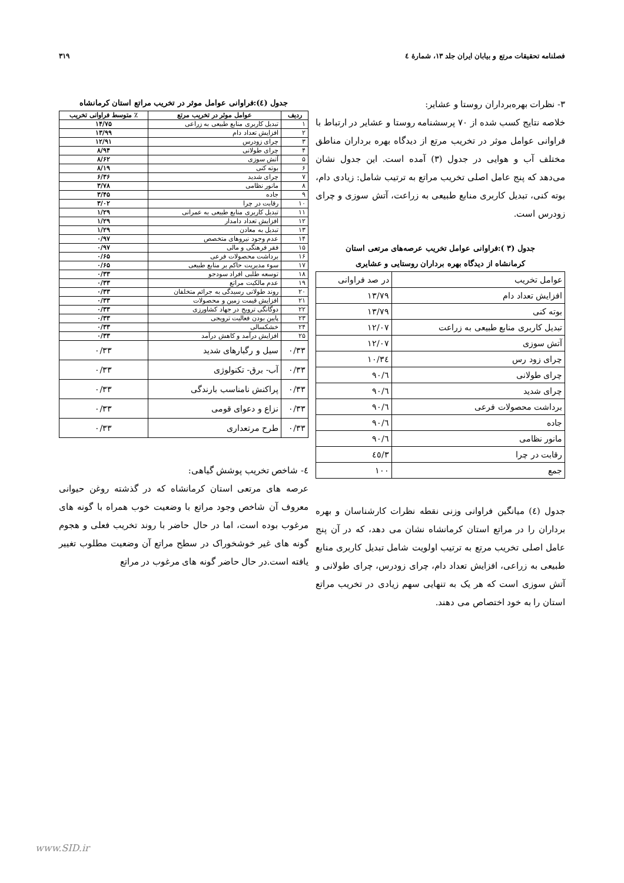فصلنامه تحقیقات مرتع و بیابان ایران جلد ۱۳، شمارۀ ٤ ۳۱۹
۳- نظرات بهره‌برداران روستا و عشایر:
خلاصه نتایج کسب شده از ۷۰ پرسشنامه روستا و عشایر در ارتباط با فراوانی عوامل موثر در تخریب مرتع از دیدگاه بهره برداران مناطق مختلف آب و هوایی در جدول (۳) آمده است. این جدول نشان می‌دهد که پنج عامل اصلی تخریب مراتع به ترتیب شامل: زیادی دام، بوته کنی، تبدیل کاربری منابع طبیعی به زراعت، آتش سوزی و چرای زودرس است.
جدول (۳ ):فراوانی عوامل تخریب عرصه‌های مرتعی استان
کرمانشاه از دیدگاه بهره برداران روستایی و عشایری
| عوامل تخریب | در صد فراوانی |
| افزایش تعداد دام | ۱۳/۷۹ |
| بوته کنی | ۱۳/۷۹ |
| تبدیل کاربری منابع طبیعی به زراعت | ۱۲/۰۷ |
| آتش سوزی | ۱۲/۰۷ |
| چرای زود رس | ۱۰/۳٤ |
| چرای طولانی | ٦/۹۰ |
| چرای شدید | ٦/۹۰ |
| برداشت محصولات فرعی | ٦/۹۰ |
| جاده | ٦/۹۰ |
| مانور نظامی | ٦/۹۰ |
| رقابت در چرا | ۳/٤٥ |
| جمع | ۱۰۰ |
جدول (٤) میانگین فراوانی وزنی نقطه نظرات کارشناسان و بهره برداران را در مراتع استان کرمانشاه نشان می دهد، که در آن پنج عامل اصلی تخریب مرتع به ترتیب اولویت شامل تبدیل کاربری منابع طبیعی به زراعی، افزایش تعداد دام، چرای زودرس، چرای طولانی و آتش سوزی است که هر یک به تنهایی سهم زیادی در تخریب مراتع استان را به خود اختصاص می دهند.
جدول (٤):فراوانی عوامل موثر در تخریب مراتع استان کرمانشاه
| ردیف | عوامل موثر در تخریب مرتع | ٪ متوسط فراوانی تخریب |
| --- | --- | --- |
| ۱ | تبدیل کاربری منابع طبیعی به زراعی | ۱۴/۷۵ |
| ۲ | افزایش تعداد دام | ۱۳/۹۹ |
| ۳ | چرای زودرس | ۱۲/۹۱ |
| ۴ | چرای طولانی | ۸/۹۴ |
| ۵ | آتش سوزی | ۸/۶۲ |
| ۶ | بوته کنی | ۸/۱۹ |
| ۷ | چرای شدید | ۶/۳۶ |
| ۸ | مانور نظامی | ۳/۷۸ |
| ۹ | جاده | ۳/۴۵ |
| ۱۰ | رقابت در چرا | ۳/۰۲ |
| ۱۱ | تبدیل کاربری منابع طبیعی به عمرانی | ۱/۲۹ |
| ۱۲ | افزایش تعداد دامدار | ۱/۲۹ |
| ۱۳ | تبدیل به معادن | ۱/۲۹ |
| ۱۴ | عدم وجود نیروهای متخصص | ۰/۹۷ |
| ۱۵ | فقر فرهنگی و مالی | ۰/۹۷ |
| ۱۶ | برداشت محصولات فرعی | ۰/۶۵ |
| ۱۷ | سوء مدیریت حاکم بر منابع طبیعی | ۰/۶۵ |
| ۱۸ | توسعه طلبی افراد سودجو | ۰/۳۳ |
| ۱۹ | عدم مالکیت مراتع | ۰/۳۳ |
| ۲۰ | روند طولانی رسیدگی به جرائم متخلفان | ۰/۳۳ |
| ۲۱ | افزایش قیمت زمین و محصولات | ۰/۳۳ |
| ۲۲ | دوگانگی ترویج در جهاد کشاورزی | ۰/۳۳ |
| ۲۳ | پایین بودن فعالیت ترویجی | ۰/۳۳ |
| ۲۴ | خشکسالی | ۰/۳۳ |
| ۲۵ | افزایش درآمد و کاهش درآمد | ۰/۳۳ |
| ۰/۳۳ | سیل و رگبارهای شدید | ۰/۳۳ |
| ۰/۳۳ | آب- برق- تکنولوژی | ۰/۳۳ |
| ۰/۳۳ | پراکنش نامناسب بارندگی | ۰/۳۳ |
| ۰/۳۳ | نزاع و دعوای قومی | ۰/۳۳ |
| ۰/۳۳ | طرح مرتعداری | ۰/۳۳ |
٤- شاخص تخریب پوشش گیاهی:
عرصه های مرتعی استان کرمانشاه که در گذشته روغن حیوانی معروف آن شاخص وجود مراتع با وضعیت خوب همراه با گونه های مرغوب بوده است، اما در حال حاضر با روند تخریب فعلی و هجوم گونه های غیر خوشخوراک در سطح مراتع آن وضعیت مطلوب تغییر یافته است.در حال حاضر گونه های مرغوب در مراتع
www.SID.ir